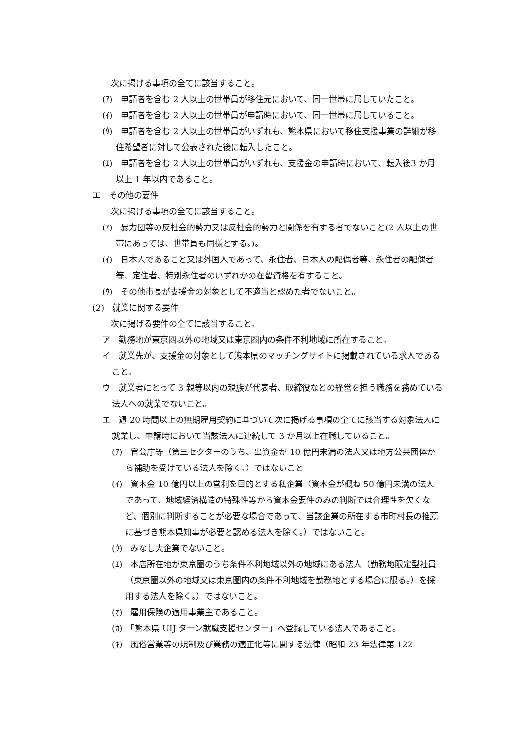次に掲げる事項の全てに該当すること。
(ｱ)　申請者を含む 2 人以上の世帯員が移住元において、同一世帯に属していたこと。
(ｲ)　申請者を含む 2 人以上の世帯員が申請時において、同一世帯に属していること。
(ｳ)　申請者を含む 2 人以上の世帯員がいずれも、熊本県において移住支援事業の詳細が移住希望者に対して公表された後に転入したこと。
(ｴ)　申請者を含む 2 人以上の世帯員がいずれも、支援金の申請時において、転入後3 か月以上 1 年以内であること。
エ　その他の要件
次に掲げる事項の全てに該当すること。
(ｱ)　暴力団等の反社会的勢力又は反社会的勢力と関係を有する者でないこと(2 人以上の世帯にあっては、世帯員も同様とする。)。
(ｲ)　日本人であること又は外国人であって、永住者、日本人の配偶者等、永住者の配偶者等、定住者、特別永住者のいずれかの在留資格を有すること。
(ｳ)　その他市長が支援金の対象として不適当と認めた者でないこと。
(2)　就業に関する要件
次に掲げる要件の全てに該当すること。
ア　勤務地が東京圏以外の地域又は東京圏内の条件不利地域に所在すること。
イ　就業先が、支援金の対象として熊本県のマッチングサイトに掲載されている求人であること。
ウ　就業者にとって 3 親等以内の親族が代表者、取締役などの経営を担う職務を務めている法人への就業でないこと。
エ　週 20 時間以上の無期雇用契約に基づいて次に掲げる事項の全てに該当する対象法人に就業し、申請時において当該法人に連続して 3 か月以上在職していること。
(ｱ)　官公庁等（第三セクターのうち、出資金が 10 億円未満の法人又は地方公共団体から補助を受けている法人を除く。）ではないこと
(ｲ)　資本金 10 億円以上の営利を目的とする私企業（資本金が概ね 50 億円未満の法人であって、地域経済構造の特殊性等から資本金要件のみの判断では合理性を欠くなど、個別に判断することが必要な場合であって、当該企業の所在する市町村長の推薦に基づき熊本県知事が必要と認める法人を除く。）ではないこと。
(ｳ)　みなし大企業でないこと。
(ｴ)　本店所在地が東京圏のうち条件不利地域以外の地域にある法人（勤務地限定型社員（東京圏以外の地域又は東京圏内の条件不利地域を勤務地とする場合に限る。）を採用する法人を除く。）ではないこと。
(ｵ)　雇用保険の適用事業主であること。
(ｶ)　「熊本県 UIJ ターン就職支援センター」へ登録している法人であること。
(ｷ)　風俗営業等の規制及び業務の適正化等に関する法律（昭和 23 年法律第 122